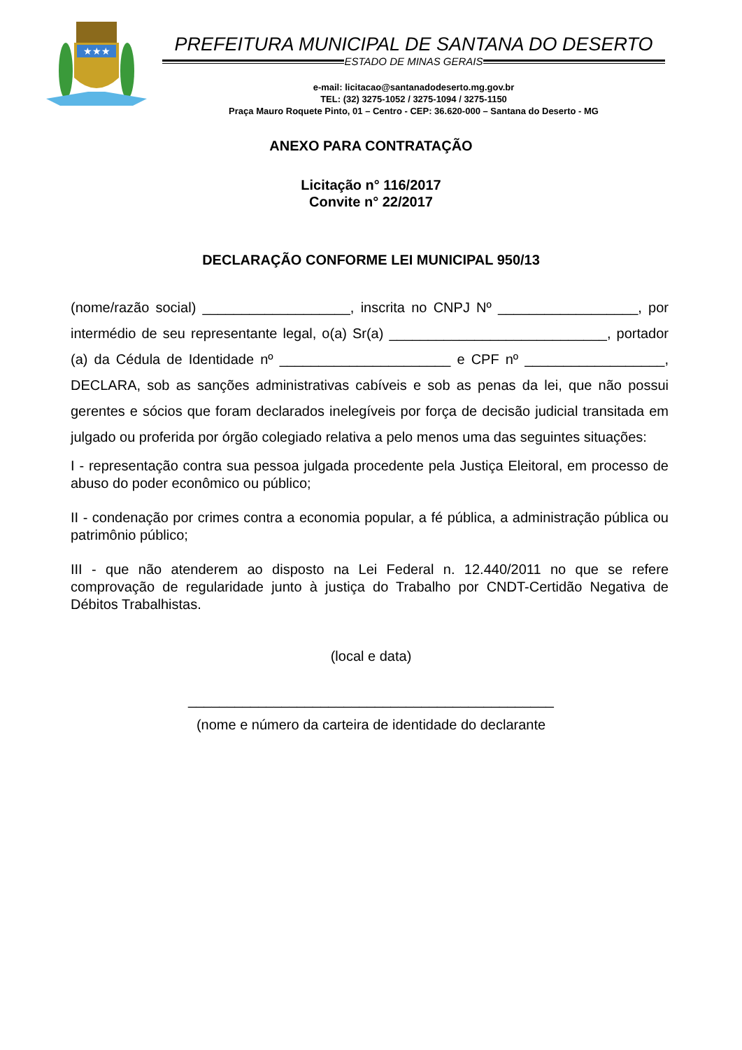★★★
PREFEITURA MUNICIPAL DE SANTANA DO DESERTO
ESTADO DE MINAS GERAIS
e-mail: licitacao@santanadodeserto.mg.gov.br
TEL: (32) 3275-1052 / 3275-1094 / 3275-1150
Praça Mauro Roquete Pinto, 01 – Centro - CEP: 36.620-000 – Santana do Deserto - MG
ANEXO PARA CONTRATAÇÃO
Licitação n° 116/2017
Convite n° 22/2017
DECLARAÇÃO CONFORME LEI MUNICIPAL 950/13
(nome/razão social) ___________________, inscrita no CNPJ Nº __________________, por intermédio de seu representante legal, o(a) Sr(a) ____________________________, portador (a) da Cédula de Identidade nº ______________________ e CPF nº __________________, DECLARA, sob as sanções administrativas cabíveis e sob as penas da lei, que não possui gerentes e sócios que foram declarados inelegíveis por força de decisão judicial transitada em julgado ou proferida por órgão colegiado relativa a pelo menos uma das seguintes situações:
I - representação contra sua pessoa julgada procedente pela Justiça Eleitoral, em processo de abuso do poder econômico ou público;
II - condenação por crimes contra a economia popular, a fé pública, a administração pública ou patrimônio público;
III - que não atenderem ao disposto na Lei Federal n. 12.440/2011 no que se refere comprovação de regularidade junto à justiça do Trabalho por CNDT-Certidão Negativa de Débitos Trabalhistas.
(local e data)
_______________________________________________
(nome e número da carteira de identidade do declarante